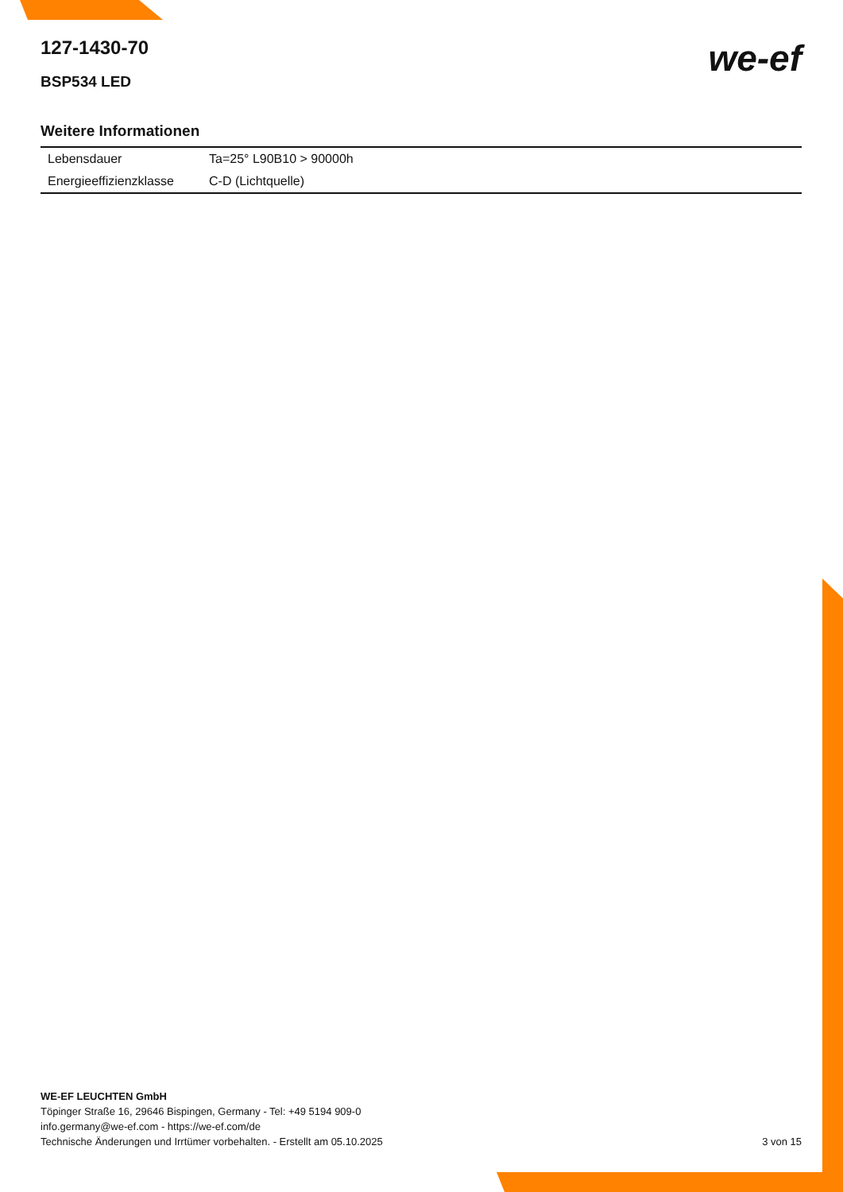we-ef
127-1430-70
BSP534 LED
Weitere Informationen
| Lebensdauer | Ta=25° L90B10 > 90000h |
| Energieeffizienzklasse | C-D (Lichtquelle) |
WE-EF LEUCHTEN GmbH
Töpinger Straße 16, 29646 Bispingen, Germany - Tel: +49 5194 909-0
info.germany@we-ef.com - https://we-ef.com/de
3 von 15 Technische Änderungen und Irrtümer vorbehalten. - Erstellt am 05.10.2025